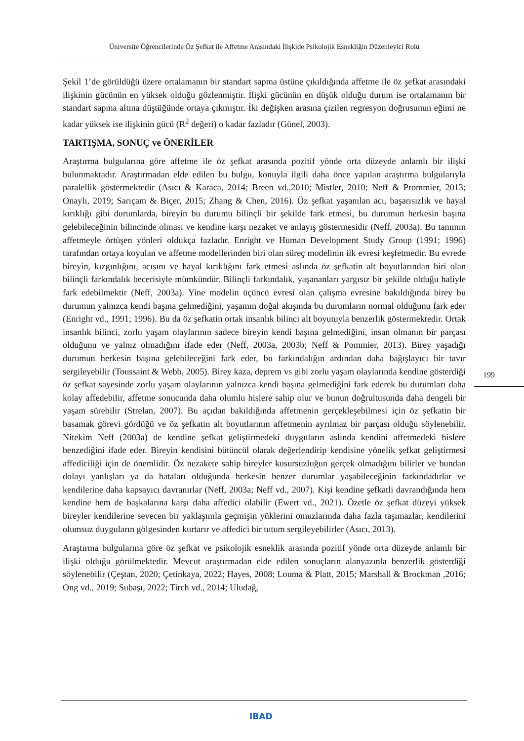Üniversite Öğrencilerinde Öz Şefkat ile Affetme Arasındaki İlişkide Psikolojik Esnekliğin Düzenleyici Rolü
Şekil 1’de görüldüğü üzere ortalamanın bir standart sapma üstüne çıkıldığında affetme ile öz şefkat arasındaki ilişkinin gücünün en yüksek olduğu gözlenmiştir. İlişki gücünün en düşük olduğu durum ise ortalamanın bir standart sapma altına düştüğünde ortaya çıkmıştır. İki değişken arasına çizilen regresyon doğrusunun eğimi ne kadar yüksek ise ilişkinin gücü (R<sup>2</sup> değeri) o kadar fazladır (Günel, 2003).
TARTIŞMA, SONUÇ ve ÖNERİLER
Araştırma bulgularına göre affetme ile öz şefkat arasında pozitif yönde orta düzeyde anlamlı bir ilişki bulunmaktadır. Araştırmadan elde edilen bu bulgu, konuyla ilgili daha önce yapılan araştırma bulgularıyla paralellik göstermektedir (Asıcı & Karaca, 2014; Breen vd.,2010; Mistler, 2010; Neff & Prommier, 2013; Onaylı, 2019; Sarıçam & Biçer, 2015; Zhang & Chen, 2016). Öz şefkat yaşanılan acı, başarısızlık ve hayal kırıklığı gibi durumlarda, bireyin bu durumu bilinçli bir şekilde fark etmesi, bu durumun herkesin başına gelebileceğinin bilincinde olması ve kendine karşı nezaket ve anlayış göstermesidir (Neff, 2003a). Bu tanımın affetmeyle örtüşen yönleri oldukça fazladır. Enright ve Human Development Study Group (1991; 1996) tarafından ortaya koyulan ve affetme modellerinden biri olan süreç modelinin ilk evresi keşfetmedir. Bu evrede bireyin, kızgınlığını, acısını ve hayal kırıklığını fark etmesi aslında öz şefkatin alt boyutlarından biri olan bilinçli farkındalık becerisiyle mümkündür. Bilinçli farkındalık, yaşananları yargısız bir şekilde olduğu haliyle fark edebilmektir (Neff, 2003a). Yine modelin üçüncü evresi olan çalışma evresine bakıldığında birey bu durumun yalnızca kendi başına gelmediğini, yaşamın doğal akışında bu durumların normal olduğunu fark eder (Enright vd., 1991; 1996). Bu da öz şefkatin ortak insanlık bilinci alt boyutuyla benzerlik göstermektedir. Ortak insanlık bilinci, zorlu yaşam olaylarının sadece bireyin kendi başına gelmediğini, insan olmanın bir parçası olduğunu ve yalnız olmadığını ifade eder (Neff, 2003a, 2003b; Neff & Pommier, 2013). Birey yaşadığı durumun herkesin başına gelebileceğini fark eder, bu farkındalığın ardından daha bağışlayıcı bir tavır sergileyebilir (Toussaint & Webb, 2005). Birey kaza, deprem vs gibi zorlu yaşam olaylarında kendine gösterdiği öz şefkat sayesinde zorlu yaşam olaylarının yalnızca kendi başına gelmediğini fark ederek bu durumları daha kolay affedebilir, affetme sonucunda daha olumlu hislere sahip olur ve bunun doğrultusunda daha dengeli bir yaşam sürebilir (Strelan, 2007). Bu açıdan bakıldığında affetmenin gerçekleşebilmesi için öz şefkatin bir basamak görevi gördüğü ve öz şefkatin alt boyutlarının affetmenin ayrılmaz bir parçası olduğu söylenebilir. Nitekim Neff (2003a) de kendine şefkat geliştirmedeki duyguların aslında kendini affetmedeki hislere benzediğini ifade eder. Bireyin kendisini bütüncül olarak değerlendirip kendisine yönelik şefkat geliştirmesi affediciliği için de önemlidir. Öz nezakete sahip bireyler kusursuzluğun gerçek olmadığını bilirler ve bundan dolayı yanlışları ya da hataları olduğunda herkesin benzer durumlar yaşabileceğinin farkındadırlar ve kendilerine daha kapsayıcı davranırlar (Neff, 2003a; Neff vd., 2007). Kişi kendine şefkatli davrandığında hem kendine hem de başkalarına karşı daha affedici olabilir (Ewert vd., 2021). Özetle öz şefkat düzeyi yüksek bireyler kendilerine sevecen bir yaklaşımla geçmişin yüklerini omuzlarında daha fazla taşımazlar, kendilerini olumsuz duyguların gölgesinden kurtarır ve affedici bir tutum sergileyebilirler (Asıcı, 2013).
Araştırma bulgularına göre öz şefkat ve psikolojik esneklik arasında pozitif yönde orta düzeyde anlamlı bir ilişki olduğu görülmektedir. Mevcut araştırmadan elde edilen sonuçların alanyazınla benzerlik gösterdiği söylenebilir (Çeştan, 2020; Çetinkaya, 2022; Hayes, 2008; Louma & Platt, 2015; Marshall & Brockman ,2016; Ong vd., 2019; Subaşı, 2022; Tirch vd., 2014; Uludağ,
199
IBAD